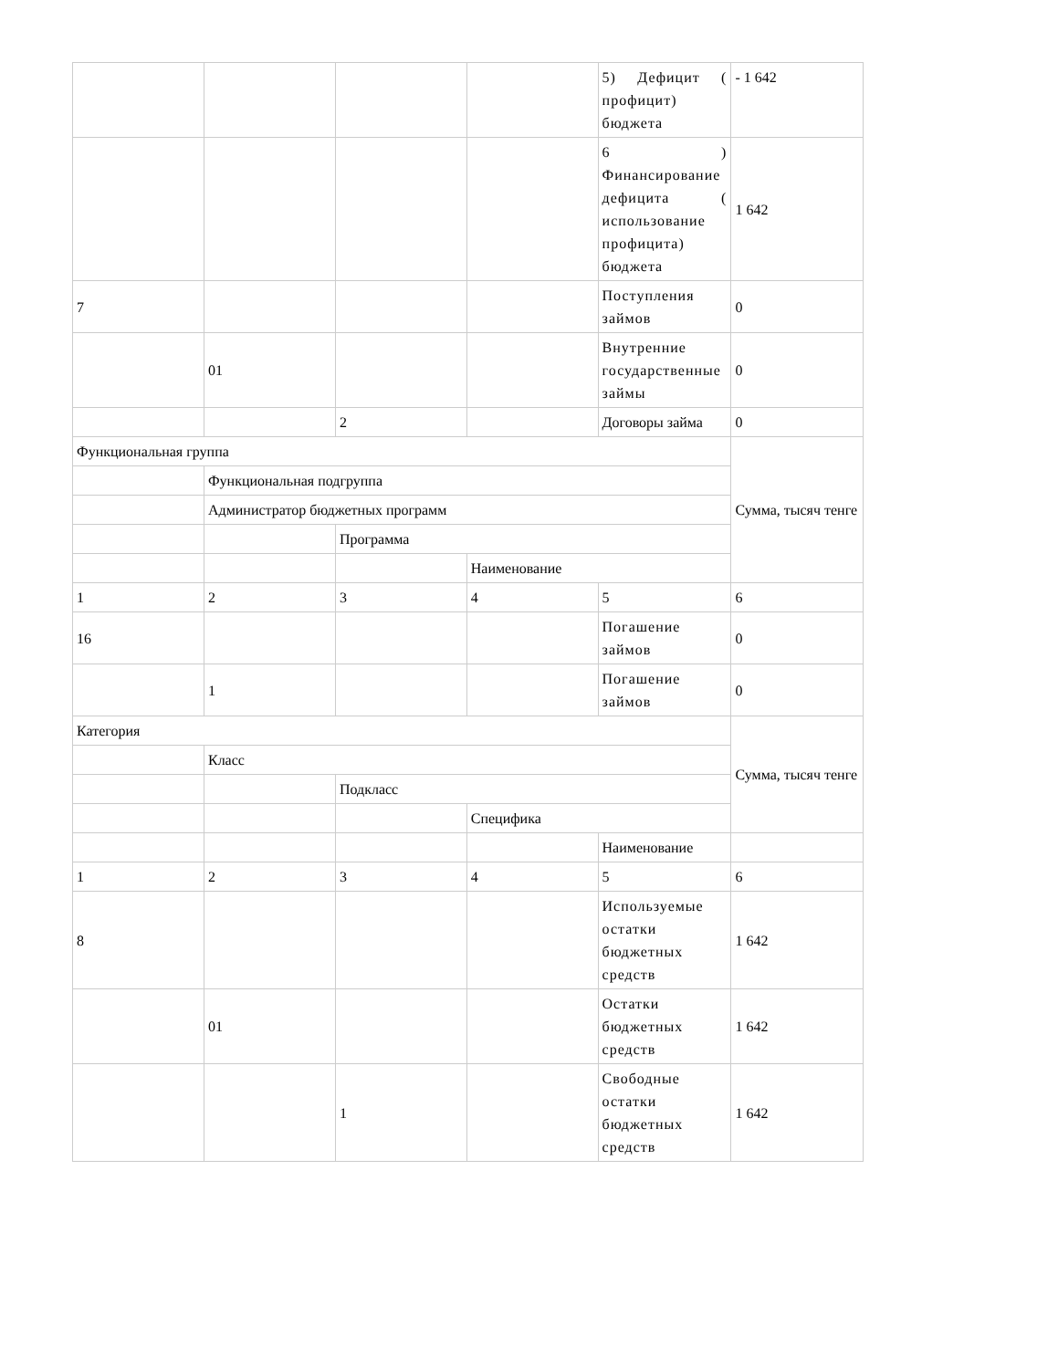| | | | | 5) Дефицит ( профицит) бюджета | - 1 642 |
| | | | | 6 ) Финансирование дефицита ( использование профицита) бюджета | 1 642 |
| 7 | | | | Поступления займов | 0 |
| | 01 | | | Внутренние государственные займы | 0 |
| | | 2 | | Договоры займа | 0 |
| Функциональная группа | | | | | Сумма, тысяч тенге |
| | Функциональная подгруппа | | | | |
| | Администратор бюджетных программ | | | | |
| | | Программа | | | |
| | | | Наименование | | |
| 1 | 2 | 3 | 4 | 5 | 6 |
| 16 | | | | Погашение займов | 0 |
| | 1 | | | Погашение займов | 0 |
| Категория | | | | | Сумма, тысяч тенге |
| | Класс | | | | |
| | | Подкласс | | | |
| | | | Специфика | | |
| | | | | Наименование | |
| 1 | 2 | 3 | 4 | 5 | 6 |
| 8 | | | | Используемые остатки бюджетных средств | 1 642 |
| | 01 | | | Остатки бюджетных средств | 1 642 |
| | | 1 | | Свободные остатки бюджетных средств | 1 642 |